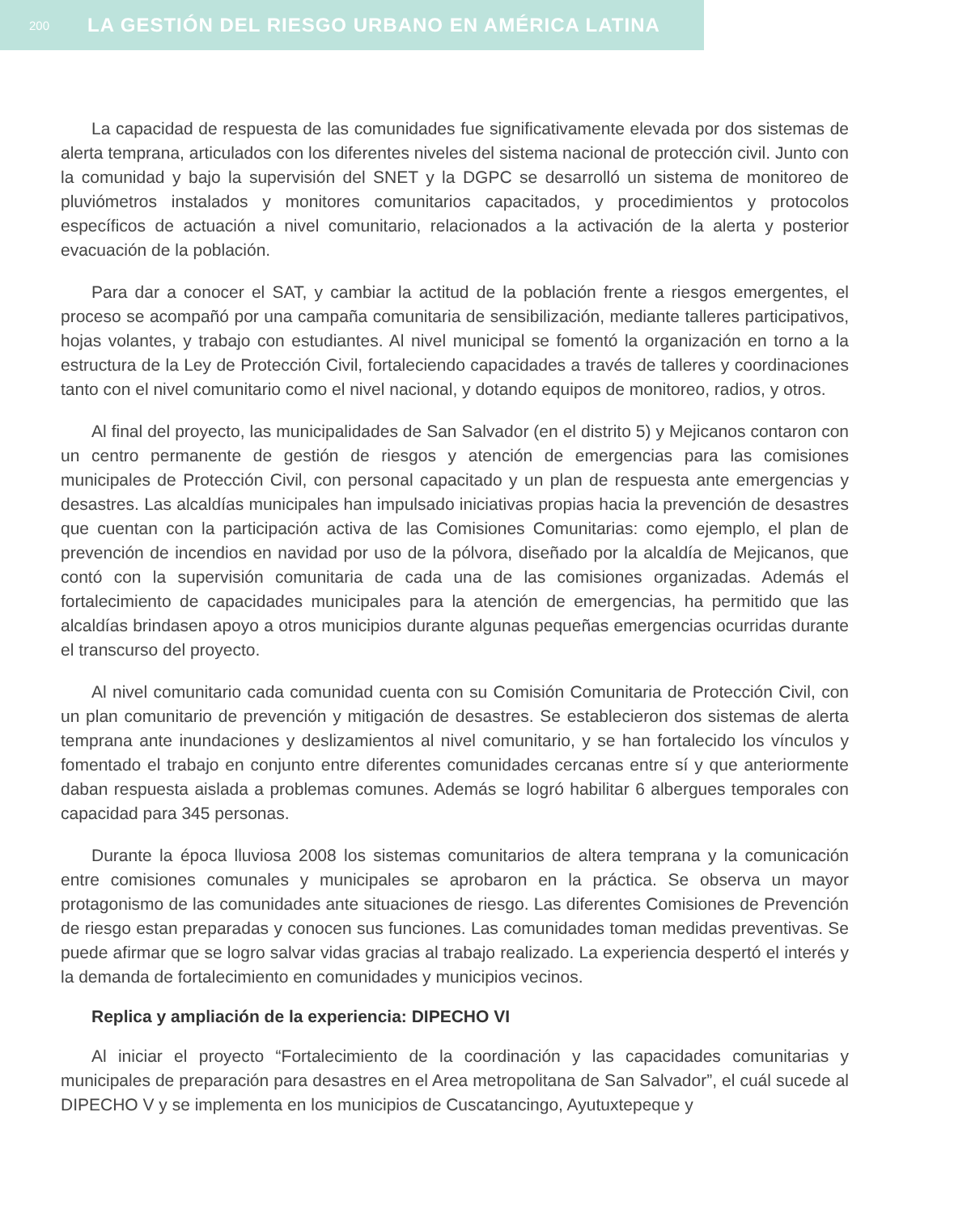200 LA GESTIÓN DEL RIESGO URBANO EN AMÉRICA LATINA
La capacidad de respuesta de las comunidades fue significativamente elevada por dos sistemas de alerta temprana, articulados con los diferentes niveles del sistema nacional de protección civil. Junto con la comunidad y bajo la supervisión del SNET y la DGPC se desarrolló un sistema de monitoreo de pluviómetros instalados y monitores comunitarios capacitados, y procedimientos y protocolos específicos de actuación a nivel comunitario, relacionados a la activación de la alerta y posterior evacuación de la población.
Para dar a conocer el SAT, y cambiar la actitud de la población frente a riesgos emergentes, el proceso se acompañó por una campaña comunitaria de sensibilización, mediante talleres participativos, hojas volantes, y trabajo con estudiantes. Al nivel municipal se fomentó la organización en torno a la estructura de la Ley de Protección Civil, fortaleciendo capacidades a través de talleres y coordinaciones tanto con el nivel comunitario como el nivel nacional, y dotando equipos de monitoreo, radios, y otros.
Al final del proyecto, las municipalidades de San Salvador (en el distrito 5) y Mejicanos contaron con un centro permanente de gestión de riesgos y atención de emergencias para las comisiones municipales de Protección Civil, con personal capacitado y un plan de respuesta ante emergencias y desastres. Las alcaldías municipales han impulsado iniciativas propias hacia la prevención de desastres que cuentan con la participación activa de las Comisiones Comunitarias: como ejemplo, el plan de prevención de incendios en navidad por uso de la pólvora, diseñado por la alcaldía de Mejicanos, que contó con la supervisión comunitaria de cada una de las comisiones organizadas. Además el fortalecimiento de capacidades municipales para la atención de emergencias, ha permitido que las alcaldías brindasen apoyo a otros municipios durante algunas pequeñas emergencias ocurridas durante el transcurso del proyecto.
Al nivel comunitario cada comunidad cuenta con su Comisión Comunitaria de Protección Civil, con un plan comunitario de prevención y mitigación de desastres. Se establecieron dos sistemas de alerta temprana ante inundaciones y deslizamientos al nivel comunitario, y se han fortalecido los vínculos y fomentado el trabajo en conjunto entre diferentes comunidades cercanas entre sí y que anteriormente daban respuesta aislada a problemas comunes. Además se logró habilitar 6 albergues temporales con capacidad para 345 personas.
Durante la época lluviosa 2008 los sistemas comunitarios de altera temprana y la comunicación entre comisiones comunales y municipales se aprobaron en la práctica. Se observa un mayor protagonismo de las comunidades ante situaciones de riesgo. Las diferentes Comisiones de Prevención de riesgo estan preparadas y conocen sus funciones. Las comunidades toman medidas preventivas. Se puede afirmar que se logro salvar vidas gracias al trabajo realizado. La experiencia despertó el interés y la demanda de fortalecimiento en comunidades y municipios vecinos.
Replica y ampliación de la experiencia: DIPECHO VI
Al iniciar el proyecto “Fortalecimiento de la coordinación y las capacidades comunitarias y municipales de preparación para desastres en el Area metropolitana de San Salvador”, el cuál sucede al DIPECHO V y se implementa en los municipios de Cuscatancingo, Ayutuxtepeque y